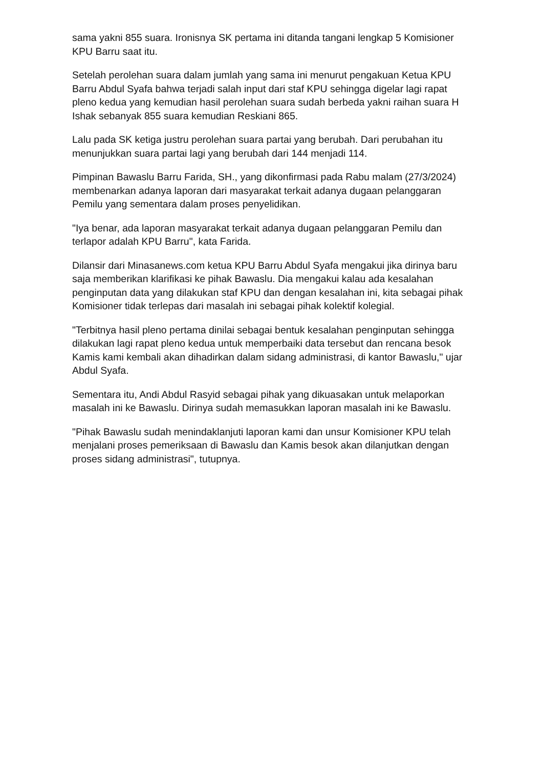sama yakni 855 suara. Ironisnya SK pertama ini ditanda tangani lengkap 5 Komisioner KPU Barru saat itu.
Setelah perolehan suara dalam jumlah yang sama ini menurut pengakuan Ketua KPU Barru Abdul Syafa bahwa terjadi salah input dari staf KPU sehingga digelar lagi rapat pleno kedua yang kemudian hasil perolehan suara sudah berbeda yakni raihan suara H Ishak sebanyak 855 suara kemudian Reskiani 865.
Lalu pada SK ketiga justru perolehan suara partai yang berubah. Dari perubahan itu menunjukkan suara partai lagi yang berubah dari 144 menjadi 114.
Pimpinan Bawaslu Barru Farida, SH., yang dikonfirmasi pada Rabu malam (27/3/2024) membenarkan adanya laporan dari masyarakat terkait adanya dugaan pelanggaran Pemilu yang sementara dalam proses penyelidikan.
"Iya benar, ada laporan masyarakat terkait adanya dugaan pelanggaran Pemilu dan terlapor adalah KPU Barru", kata Farida.
Dilansir dari Minasanews.com ketua KPU Barru Abdul Syafa mengakui jika dirinya baru saja memberikan klarifikasi ke pihak Bawaslu. Dia mengakui kalau ada kesalahan penginputan data yang dilakukan staf KPU dan dengan kesalahan ini, kita sebagai pihak Komisioner tidak terlepas dari masalah ini sebagai pihak kolektif kolegial.
"Terbitnya hasil pleno pertama dinilai sebagai bentuk kesalahan penginputan sehingga dilakukan lagi rapat pleno kedua untuk memperbaiki data tersebut dan rencana besok Kamis kami kembali akan dihadirkan dalam sidang administrasi, di kantor Bawaslu," ujar Abdul Syafa.
Sementara itu, Andi Abdul Rasyid sebagai pihak yang dikuasakan untuk melaporkan masalah ini ke Bawaslu. Dirinya sudah memasukkan laporan masalah ini ke Bawaslu.
"Pihak Bawaslu sudah menindaklanjuti laporan kami dan unsur Komisioner KPU telah menjalani proses pemeriksaan di Bawaslu dan Kamis besok akan dilanjutkan dengan proses sidang administrasi", tutupnya.